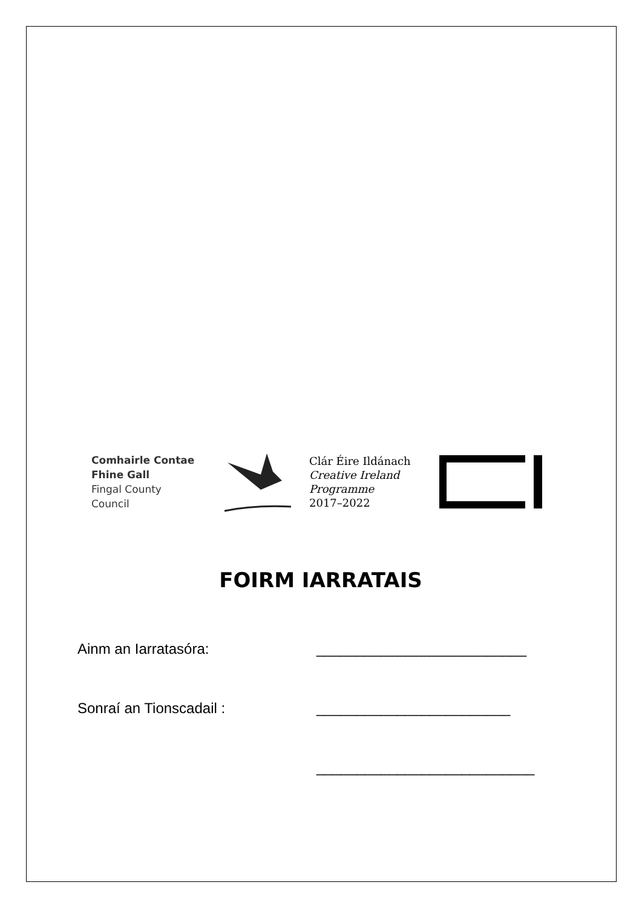Comhairle Contae
Fhine Gall
Fingal County
Council
Clár Éire Ildánach
Creative Ireland
Programme
2017–2022
FOIRM IARRATAIS
Ainm an Iarratasóra: __________________________
Sonraí an Tionscadail : ________________________
___________________________